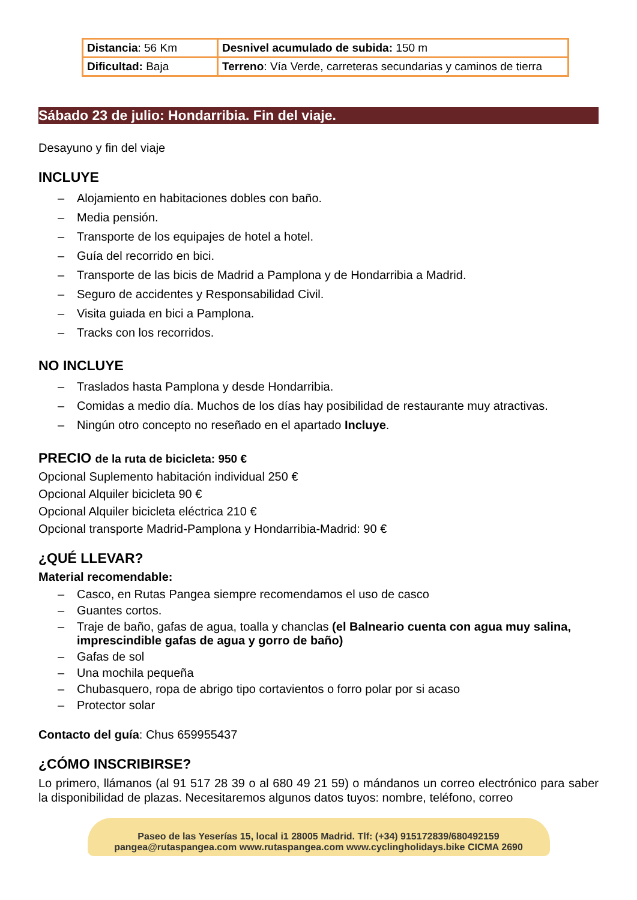| Distancia : 56 Km | Desnivel acumulado de subida: 150 m |
| Dificultad: Baja | Terreno : Vía Verde, carreteras secundarias y caminos de tierra |
Sábado 23 de julio: Hondarribia. Fin del viaje.
Desayuno y fin del viaje
INCLUYE
– Alojamiento en habitaciones dobles con baño.
– Media pensión.
– Transporte de los equipajes de hotel a hotel.
– Guía del recorrido en bici.
– Transporte de las bicis de Madrid a Pamplona y de Hondarribia a Madrid.
– Seguro de accidentes y Responsabilidad Civil.
– Visita guiada en bici a Pamplona.
– Tracks con los recorridos.
NO INCLUYE
– Traslados hasta Pamplona y desde Hondarribia.
– Comidas a medio día. Muchos de los días hay posibilidad de restaurante muy atractivas.
– Ningún otro concepto no reseñado en el apartado Incluye.
PRECIO de la ruta de bicicleta: 950 €
Opcional Suplemento habitación individual 250 €
Opcional Alquiler bicicleta 90 €
Opcional Alquiler bicicleta eléctrica 210 €
Opcional transporte Madrid-Pamplona y Hondarribia-Madrid: 90 €
¿QUÉ LLEVAR?
Material recomendable:
– Casco, en Rutas Pangea siempre recomendamos el uso de casco
– Guantes cortos.
– Traje de baño, gafas de agua, toalla y chanclas (el Balneario cuenta con agua muy salina, imprescindible gafas de agua y gorro de baño)
– Gafas de sol
– Una mochila pequeña
– Chubasquero, ropa de abrigo tipo cortavientos o forro polar por si acaso
– Protector solar
Contacto del guía: Chus 659955437
¿CÓMO INSCRIBIRSE?
Lo primero, llámanos (al 91 517 28 39 o al 680 49 21 59) o mándanos un correo electrónico para saber la disponibilidad de plazas. Necesitaremos algunos datos tuyos: nombre, teléfono, correo
Paseo de las Yeserías 15, local i1 28005 Madrid. Tlf: (+34) 915172839/680492159
pangea@rutaspangea.com www.rutaspangea.com www.cyclingholidays.bike CICMA 2690